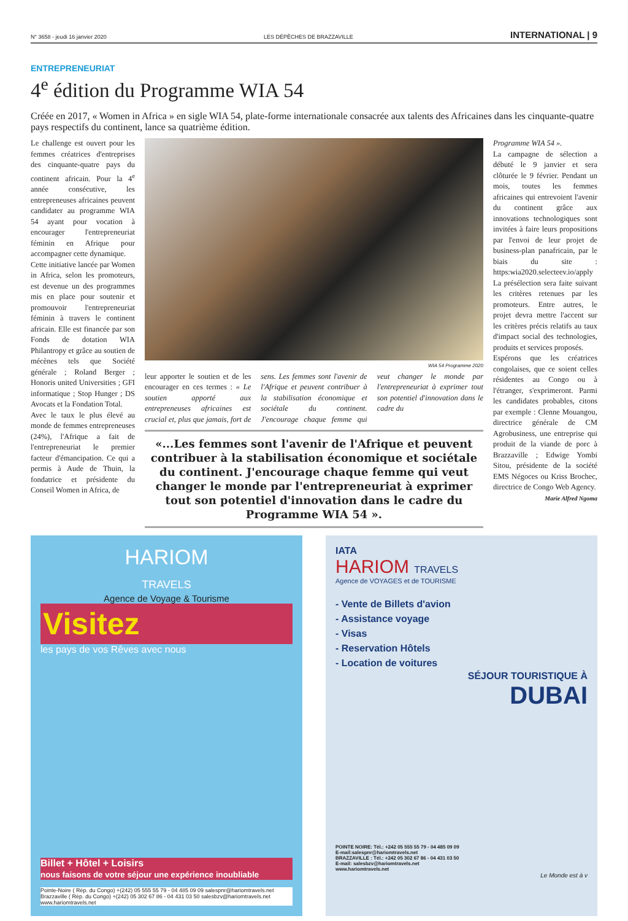N° 3658 - jeudi 16 janvier 2020 LES DÉPÊCHES DE BRAZZAVILLE INTERNATIONAL | 9
ENTREPRENEURIAT
4<sup>e</sup> édition du Programme WIA 54
Créée en 2017, « Women in Africa » en sigle WIA 54, plate-forme internationale consacrée aux talents des Africaines dans les cinquante-quatre pays respectifs du continent, lance sa quatrième édition.
Le challenge est ouvert pour les femmes créatrices d'entreprises des cinquante-quatre pays du continent africain. Pour la 4<sup>e</sup> année consécutive, les entrepreneuses africaines peuvent candidater au programme WIA 54 ayant pour vocation à encourager l'entrepreneuriat féminin en Afrique pour accompagner cette dynamique.
Cette initiative lancée par Women in Africa, selon les promoteurs, est devenue un des programmes mis en place pour soutenir et promouvoir l'entrepreneuriat féminin à travers le continent africain. Elle est financée par son Fonds de dotation WIA Philantropy et grâce au soutien de mécènes tels que Société générale ; Roland Berger ; Honoris united Universities ; GFI informatique ; Stop Hunger ; DS Avocats et la Fondation Total.
Avec le taux le plus élevé au monde de femmes entrepreneuses (24%), l'Afrique a fait de l'entrepreneuriat le premier facteur d'émancipation. Ce qui a permis à Aude de Thuin, la fondatrice et présidente du Conseil Women in Africa, de
WIA 54 Programme 2020
leur apporter le soutien et de les encourager en ces termes : « Le soutien apporté aux entrepreneuses africaines est crucial et, plus que jamais, fort de sens. Les femmes sont l'avenir de l'Afrique et peuvent contribuer à la stabilisation économique et sociétale du continent. J'encourage chaque femme qui veut changer le monde par l'entrepreneuriat à exprimer tout son potentiel d'innovation dans le cadre du
«...Les femmes sont l'avenir de l'Afrique et peuvent contribuer à la stabilisation économique et sociétale du continent. J'encourage chaque femme qui veut changer le monde par l'entrepreneuriat à exprimer tout son potentiel d'innovation dans le cadre du Programme WIA 54 ».
Programme WIA 54 ».
La campagne de sélection a débuté le 9 janvier et sera clôturée le 9 février. Pendant un mois, toutes les femmes africaines qui entrevoient l'avenir du continent grâce aux innovations technologiques sont invitées à faire leurs propositions par l'envoi de leur projet de business-plan panafricain, par le biais du site : https:wia2020.selecteev.io/apply
La présélection sera faite suivant les critères retenues par les promoteurs. Entre autres, le projet devra mettre l'accent sur les critères précis relatifs au taux d'impact social des technologies, produits et services proposés.
Espérons que les créatrices congolaises, que ce soient celles résidentes au Congo ou à l'étranger, s'exprimeront. Parmi les candidates probables, citons par exemple : Clenne Mouangou, directrice générale de CM Agrobusiness, une entreprise qui produit de la viande de porc à Brazzaville ; Edwige Yombi Sitou, présidente de la société EMS Négoces ou Kriss Brochec, directrice de Congo Web Agency.
Marie Alfred Ngoma
HARIOM
TRAVELS
Agence de Voyage & Tourisme
Visitez
les pays de vos Rêves avec nous
Billet + Hôtel + Loisirs
nous faisons de votre séjour une expérience inoubliable
Pointe-Noire ( Rép. du Congo) +(242) 05 555 55 79 - 04 485 09 09 salespnr@hariomtravels.net
Brazzaville ( Rép. du Congo) +(242) 05 302 67 86 - 04 431 03 50 salesbzv@hariomtravels.net
www.hariomtravels.net
IATA
HARIOM TRAVELS
Agence de VOYAGES et de TOURISME
- Vente de Billets d'avion
- Assistance voyage
- Visas
- Reservation Hôtels
- Location de voitures
SÉJOUR TOURISTIQUE À
DUBAI
POINTE NOIRE: Tél.: +242 05 555 55 79 - 04 485 09 09
E-mail:salespnr@hariomtravels.net
BRAZZAVILLE : Tél.: +242 05 302 67 86 - 04 431 03 50
E-mail: salesbzv@hariomtravels.net
www.hariomtravels.net
Le Monde est à v